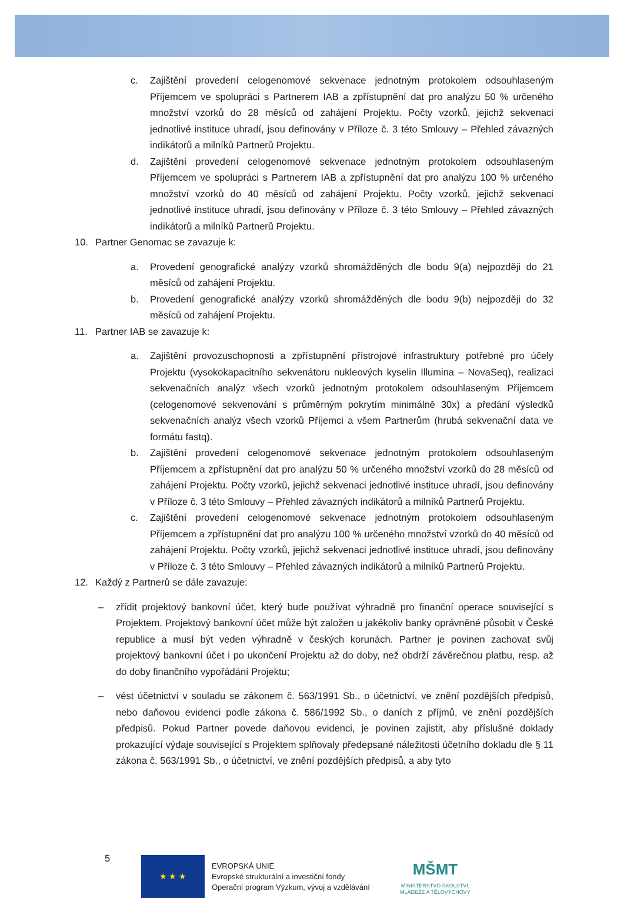c. Zajištění provedení celogenomové sekvenace jednotným protokolem odsouhlaseným Příjemcem ve spolupráci s Partnerem IAB a zpřístupnění dat pro analýzu 50 % určeného množství vzorků do 28 měsíců od zahájení Projektu. Počty vzorků, jejichž sekvenaci jednotlivé instituce uhradí, jsou definovány v Příloze č. 3 této Smlouvy – Přehled závazných indikátorů a milníků Partnerů Projektu.
d. Zajištění provedení celogenomové sekvenace jednotným protokolem odsouhlaseným Příjemcem ve spolupráci s Partnerem IAB a zpřístupnění dat pro analýzu 100 % určeného množství vzorků do 40 měsíců od zahájení Projektu. Počty vzorků, jejichž sekvenaci jednotlivé instituce uhradí, jsou definovány v Příloze č. 3 této Smlouvy – Přehled závazných indikátorů a milníků Partnerů Projektu.
10. Partner Genomac se zavazuje k:
a. Provedení genografické analýzy vzorků shromážděných dle bodu 9(a) nejpozději do 21 měsíců od zahájení Projektu.
b. Provedení genografické analýzy vzorků shromážděných dle bodu 9(b) nejpozději do 32 měsíců od zahájení Projektu.
11. Partner IAB se zavazuje k:
a. Zajištění provozuschopnosti a zpřístupnění přístrojové infrastruktury potřebné pro účely Projektu (vysokokapacitního sekvenátoru nukleových kyselin Illumina – NovaSeq), realizaci sekvenačních analýz všech vzorků jednotným protokolem odsouhlaseným Příjemcem (celogenomové sekvenování s průměrným pokrytím minimálně 30x) a předání výsledků sekvenačních analýz všech vzorků Příjemci a všem Partnerům (hrubá sekvenační data ve formátu fastq).
b. Zajištění provedení celogenomové sekvenace jednotným protokolem odsouhlaseným Příjemcem a zpřístupnění dat pro analýzu 50 % určeného množství vzorků do 28 měsíců od zahájení Projektu. Počty vzorků, jejichž sekvenaci jednotlivé instituce uhradí, jsou definovány v Příloze č. 3 této Smlouvy – Přehled závazných indikátorů a milníků Partnerů Projektu.
c. Zajištění provedení celogenomové sekvenace jednotným protokolem odsouhlaseným Příjemcem a zpřístupnění dat pro analýzu 100 % určeného množství vzorků do 40 měsíců od zahájení Projektu. Počty vzorků, jejichž sekvenaci jednotlivé instituce uhradí, jsou definovány v Příloze č. 3 této Smlouvy – Přehled závazných indikátorů a milníků Partnerů Projektu.
12. Každý z Partnerů se dále zavazuje:
– zřídit projektový bankovní účet, který bude používat výhradně pro finanční operace související s Projektem. Projektový bankovní účet může být založen u jakékoliv banky oprávněné působit v České republice a musí být veden výhradně v českých korunách. Partner je povinen zachovat svůj projektový bankovní účet i po ukončení Projektu až do doby, než obdrží závěrečnou platbu, resp. až do doby finančního vypořádání Projektu;
– vést účetnictví v souladu se zákonem č. 563/1991 Sb., o účetnictví, ve znění pozdějších předpisů, nebo daňovou evidenci podle zákona č. 586/1992 Sb., o daních z příjmů, ve znění pozdějších předpisů. Pokud Partner povede daňovou evidenci, je povinen zajistit, aby příslušné doklady prokazující výdaje související s Projektem splňovaly předepsané náležitosti účetního dokladu dle § 11 zákona č. 563/1991 Sb., o účetnictví, ve znění pozdějších předpisů, a aby tyto
5 ★ ★ ★
EVROPSKÁ UNIE
Evropské strukturální a investiční fondy
Operační program Výzkum, vývoj a vzdělávání
MŠMT
MINISTERSTVO ŠKOLSTVÍ,
MLÁDEŽE A TĚLOVÝCHOVY